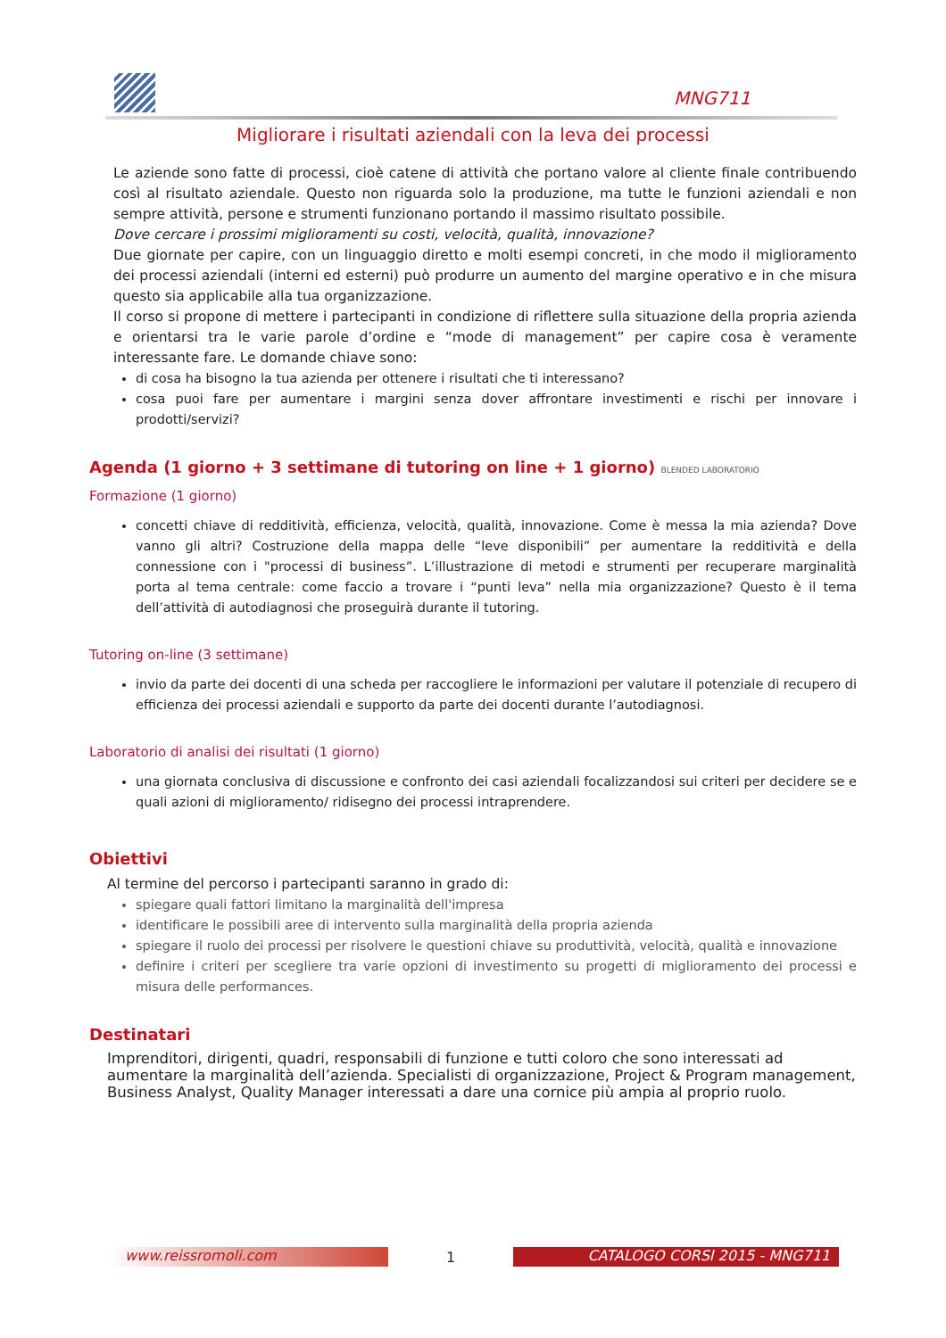MNG711
Migliorare i risultati aziendali con la leva dei processi
Le aziende sono fatte di processi, cioè catene di attività che portano valore al cliente finale contribuendo così al risultato aziendale. Questo non riguarda solo la produzione, ma tutte le funzioni aziendali e non sempre attività, persone e strumenti funzionano portando il massimo risultato possibile.
Dove cercare i prossimi miglioramenti su costi, velocità, qualità, innovazione?
Due giornate per capire, con un linguaggio diretto e molti esempi concreti, in che modo il miglioramento dei processi aziendali (interni ed esterni) può produrre un aumento del margine operativo e in che misura questo sia applicabile alla tua organizzazione.
Il corso si propone di mettere i partecipanti in condizione di riflettere sulla situazione della propria azienda e orientarsi tra le varie parole d’ordine e “mode di management” per capire cosa è veramente interessante fare. Le domande chiave sono:
di cosa ha bisogno la tua azienda per ottenere i risultati che ti interessano?
cosa puoi fare per aumentare i margini senza dover affrontare investimenti e rischi per innovare i prodotti/servizi?
Agenda (1 giorno + 3 settimane di tutoring on line + 1 giorno) BLENDED LABORATORIO
Formazione (1 giorno)
concetti chiave di redditività, efficienza, velocità, qualità, innovazione. Come è messa la mia azienda? Dove vanno gli altri? Costruzione della mappa delle “leve disponibili” per aumentare la redditività e della connessione con i "processi di business”. L’illustrazione di metodi e strumenti per recuperare marginalità porta al tema centrale: come faccio a trovare i “punti leva” nella mia organizzazione? Questo è il tema dell’attività di autodiagnosi che proseguirà durante il tutoring.
Tutoring on-line (3 settimane)
invio da parte dei docenti di una scheda per raccogliere le informazioni per valutare il potenziale di recupero di efficienza dei processi aziendali e supporto da parte dei docenti durante l’autodiagnosi.
Laboratorio di analisi dei risultati (1 giorno)
una giornata conclusiva di discussione e confronto dei casi aziendali focalizzandosi sui criteri per decidere se e quali azioni di miglioramento/ ridisegno dei processi intraprendere.
Obiettivi
Al termine del percorso i partecipanti saranno in grado di:
spiegare quali fattori limitano la marginalità dell'impresa
identificare le possibili aree di intervento sulla marginalità della propria azienda
spiegare il ruolo dei processi per risolvere le questioni chiave su produttività, velocità, qualità e innovazione
definire i criteri per scegliere tra varie opzioni di investimento su progetti di miglioramento dei processi e misura delle performances.
Destinatari
Imprenditori, dirigenti, quadri, responsabili di funzione e tutti coloro che sono interessati ad aumentare la marginalità dell’azienda. Specialisti di organizzazione, Project & Program management, Business Analyst, Quality Manager interessati a dare una cornice più ampia al proprio ruolo.
www.reissromoli.com
1
CATALOGO CORSI 2015 - MNG711